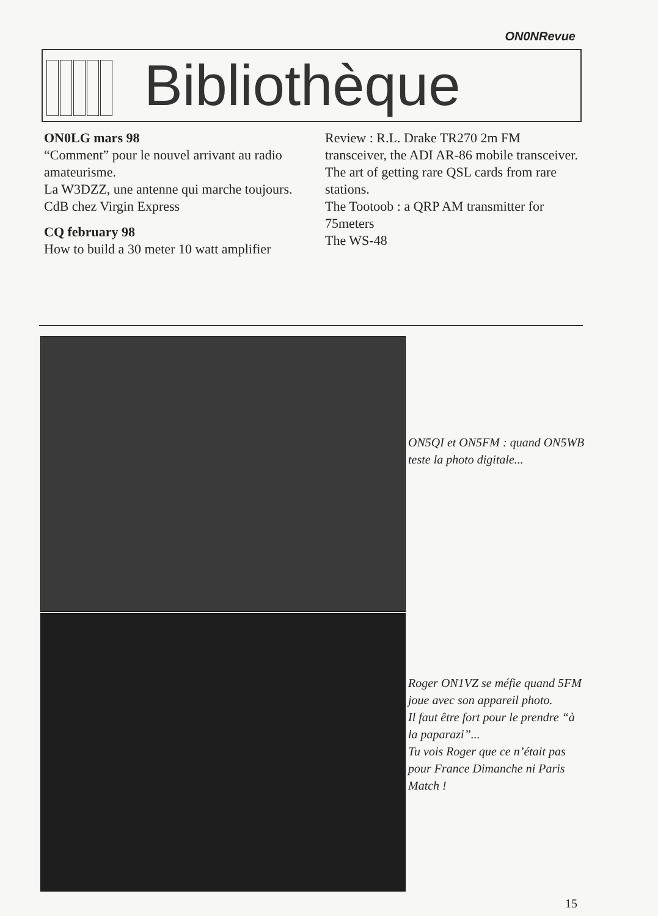ON0NRevue
Bibliothèque
ON0LG mars 98
“Comment” pour le nouvel arrivant au radio amateurisme.
La W3DZZ, une antenne qui marche toujours.
CdB chez Virgin Express
CQ february 98
How to build a 30 meter 10 watt amplifier
Review : R.L. Drake TR270 2m FM transceiver, the ADI AR-86 mobile transceiver.
The art of getting rare QSL cards from rare stations.
The Tootoob : a QRP AM transmitter for 75meters
The WS-48
ON5QI et ON5FM : quand ON5WB teste la photo digitale...
Roger ON1VZ se méfie quand 5FM joue avec son appareil photo.
Il faut être fort pour le prendre “à la paparazi”...
Tu vois Roger que ce n’était pas pour France Dimanche ni Paris Match !
15